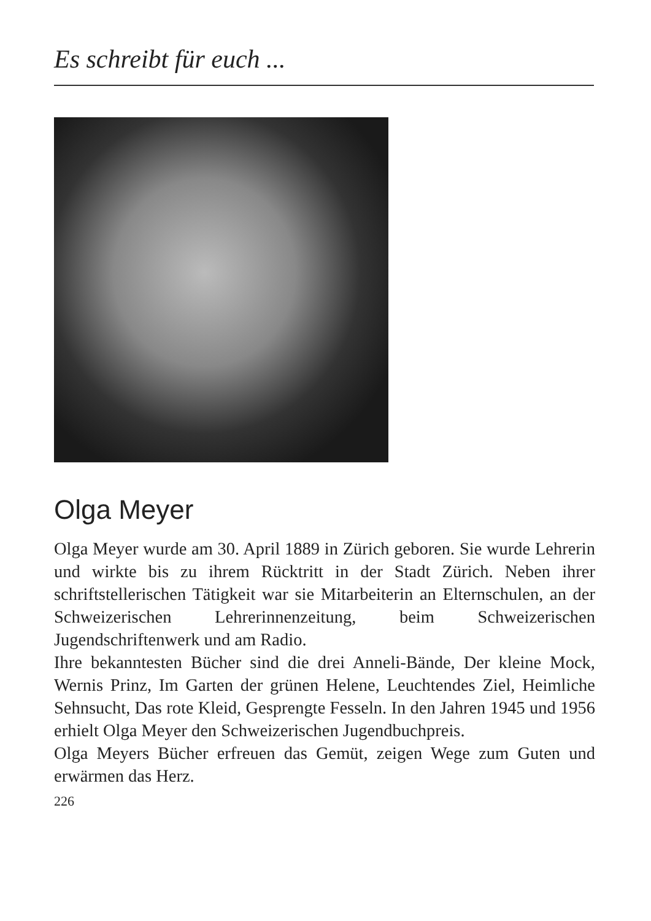Es schreibt für euch ...
Olga Meyer
Olga Meyer wurde am 30. April 1889 in Zürich geboren. Sie wurde Lehrerin und wirkte bis zu ihrem Rücktritt in der Stadt Zürich. Neben ihrer schriftstellerischen Tätigkeit war sie Mitarbeiterin an Elternschulen, an der Schweizerischen Lehrerinnenzeitung, beim Schweizerischen Jugendschriftenwerk und am Radio.
Ihre bekanntesten Bücher sind die drei Anneli-Bände, Der kleine Mock, Wernis Prinz, Im Garten der grünen Helene, Leuchtendes Ziel, Heimliche Sehnsucht, Das rote Kleid, Gesprengte Fesseln. In den Jahren 1945 und 1956 erhielt Olga Meyer den Schweizerischen Jugendbuchpreis.
Olga Meyers Bücher erfreuen das Gemüt, zeigen Wege zum Guten und erwärmen das Herz.
226